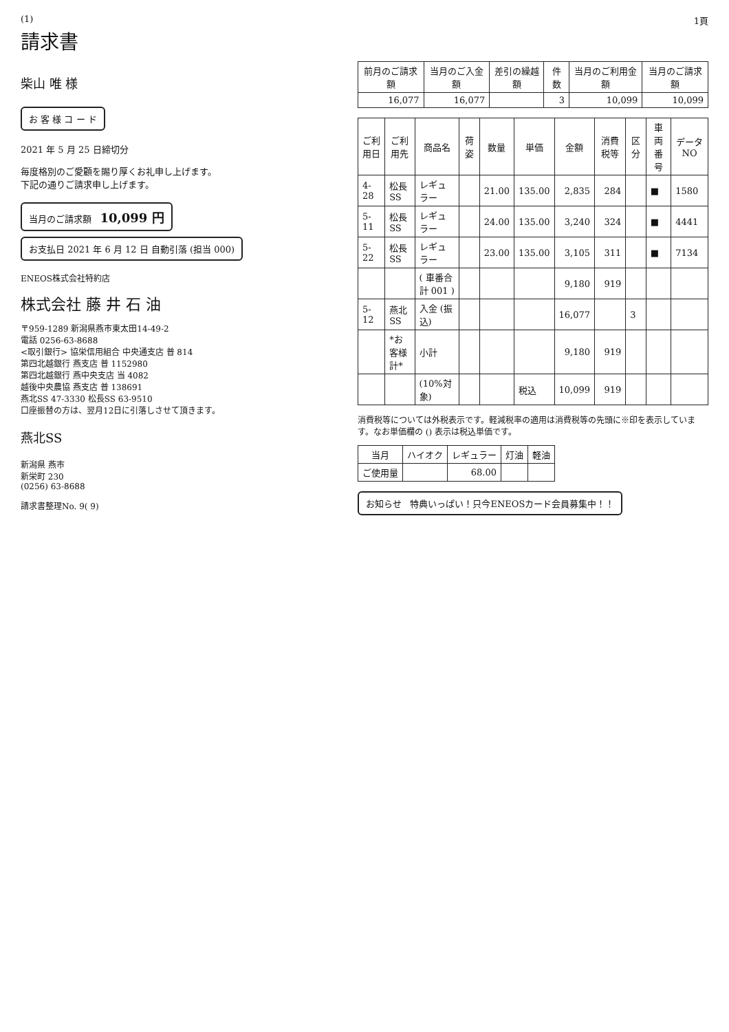(1) 1頁
請求書
柴山 唯 様
お 客 様 コ ー ド
2021 年 5 月 25 日締切分
毎度格別のご愛顧を賜り厚くお礼申し上げます。
下記の通りご請求申し上げます。
当月のご請求額 10,099 円
お支払日 2021 年 6 月 12 日 自動引落 (担当 000)
ENEOS株式会社特約店
株式会社 藤 井 石 油
〒959-1289 新潟県燕市東太田14-49-2
電話 0256-63-8688
<取引銀行> 協栄信用組合 中央通支店 普 814
第四北越銀行 燕支店 普 1152980
第四北越銀行 燕中央支店 当 4082
越後中央農協 燕支店 普 138691
燕北SS 47-3330 松長SS 63-9510
口座振替の方は、翌月12日に引落しさせて頂きます。
燕北SS
新潟県 燕市
新栄町 230
(0256) 63-8688
請求書整理No. 9( 9)
| 前月のご請求額 | 当月のご入金額 | 差引の繰越額 | 件数 | 当月のご利用金額 | 当月のご請求額 |
| --- | --- | --- | --- | --- | --- |
| 16,077 | 16,077 | | 3 | 10,099 | 10,099 |
| ご利用日 | ご利用先 | 商品名 | 荷姿 | 数量 | 単価 | 金額 | 消費税等 | 区分 | 車両番号 | データNO |
| --- | --- | --- | --- | --- | --- | --- | --- | --- | --- | --- |
| 4-28 | 松長SS | レギュラー | | 21.00 | 135.00 | 2,835 | 284 | | ■ | 1580 |
| 5-11 | 松長SS | レギュラー | | 24.00 | 135.00 | 3,240 | 324 | | ■ | 4441 |
| 5-22 | 松長SS | レギュラー | | 23.00 | 135.00 | 3,105 | 311 | | ■ | 7134 |
| | | ( 車番合計 001 ) | | | | 9,180 | 919 | | | |
| 5-12 | 燕北SS | 入金 (振込) | | | | 16,077 | | 3 | | |
| | *お客様計* | 小計 | | | | 9,180 | 919 | | | |
| | | (10%対象) | | | 税込 | 10,099 | 919 | | | |
消費税等については外税表示です。軽減税率の適用は消費税等の先頭に※印を表示しています。なお単価欄の () 表示は税込単価です。
| 当月 | ハイオク | レギュラー | 灯油 | 軽油 |
| --- | --- | --- | --- | --- |
| ご使用量 | | 68.00 | | |
お知らせ 特典いっぱい！只今ENEOSカード会員募集中！！